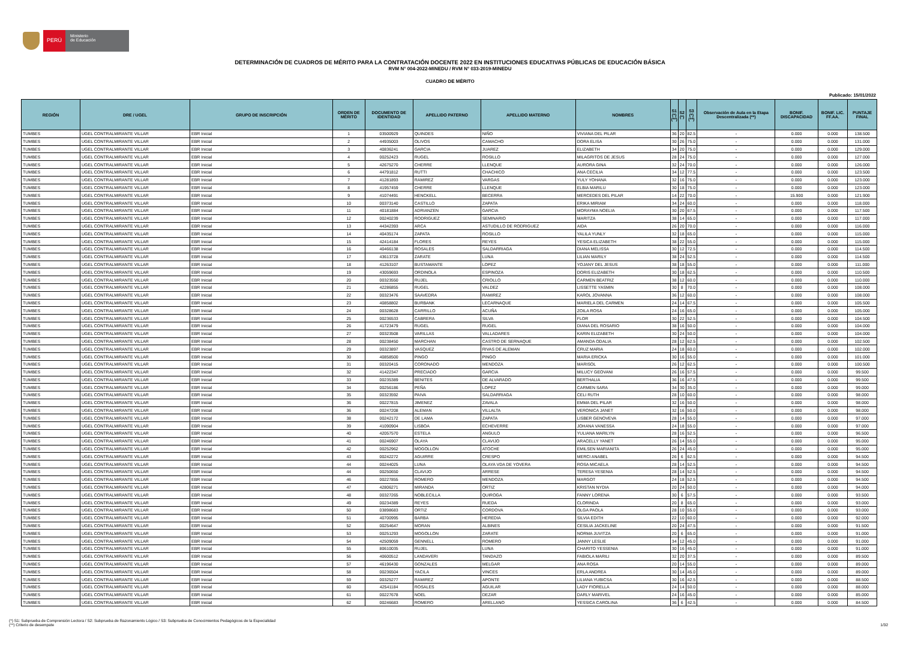PERÚ
Ministerio
de Educación
DETERMINACIÓN DE CUADROS DE MÉRITO PARA LA CONTRATACIÓN DOCENTE 2022 EN INSTITUCIONES EDUCATIVAS PÚBLICAS DE EDUCACIÓN BÁSICA
RVM N° 004-2022-MINEDU / RVM N° 033-2019-MINEDU
CUADRO DE MÉRITO
Publicado: 15/01/2022
| REGIÓN | DRE / UGEL | GRUPO DE INSCRIPCIÓN | ORDEN DE MÉRITO | DOCUMENTO DE IDENTIDAD | APELLIDO PATERNO | APELLIDO MATERNO | NOMBRES | S1 (*) (**) | S2 (*) | S3 (*) (**) | Observación de Aula en la Etapa Descentralizada (**) | BONIF. DISCAPACIDAD | BONIF. LIC. FF.AA. | PUNTAJE FINAL |
| --- | --- | --- | --- | --- | --- | --- | --- | --- | --- | --- | --- | --- | --- | --- |
| TUMBES | UGEL CONTRALMIRANTE VILLAR | EBR Inicial | 1 | 03500929 | QUINDES | NIÑO | VIVIANA DEL PILAR | 36 | 20 | 82.5 | - | 0.000 | 0.000 | 138.500 |
| TUMBES | UGEL CONTRALMIRANTE VILLAR | EBR Inicial | 2 | 44935003 | OLIVOS | CAMACHO | DORA ELISA | 30 | 26 | 75.0 | - | 0.000 | 0.000 | 131.000 |
| TUMBES | UGEL CONTRALMIRANTE VILLAR | EBR Inicial | 3 | 40836241 | GARCIA | JUAREZ | ELIZABETH | 34 | 20 | 75.0 | - | 0.000 | 0.000 | 129.000 |
| TUMBES | UGEL CONTRALMIRANTE VILLAR | EBR Inicial | 4 | 00252423 | RUGEL | ROSILLO | MILAGRITOS DE JESUS | 28 | 24 | 75.0 | - | 0.000 | 0.000 | 127.000 |
| TUMBES | UGEL CONTRALMIRANTE VILLAR | EBR Inicial | 5 | 42675270 | CHERRE | LLENQUE | AURORA GINA | 32 | 24 | 70.0 | - | 0.000 | 0.000 | 126.000 |
| TUMBES | UGEL CONTRALMIRANTE VILLAR | EBR Inicial | 6 | 44791812 | RUTTI | CHACHICO | ANA CECILIA | 34 | 12 | 77.5 | - | 0.000 | 0.000 | 123.500 |
| TUMBES | UGEL CONTRALMIRANTE VILLAR | EBR Inicial | 7 | 41281893 | RAMIREZ | VARGAS | YULY YOHANA | 32 | 16 | 75.0 | - | 0.000 | 0.000 | 123.000 |
| TUMBES | UGEL CONTRALMIRANTE VILLAR | EBR Inicial | 8 | 41957459 | CHERRE | LLENQUE | ELBIA MARILU | 30 | 18 | 75.0 | - | 0.000 | 0.000 | 123.000 |
| TUMBES | UGEL CONTRALMIRANTE VILLAR | EBR Inicial | 9 | 41074491 | HENCKELL | BECERRA | MERCEDES DEL PILAR | 14 | 22 | 70.0 | - | 15.900 | 0.000 | 121.900 |
| TUMBES | UGEL CONTRALMIRANTE VILLAR | EBR Inicial | 10 | 00373140 | CASTILLO | ZAPATA | ERIKA MIRIAM | 34 | 24 | 60.0 | - | 0.000 | 0.000 | 118.000 |
| TUMBES | UGEL CONTRALMIRANTE VILLAR | EBR Inicial | 11 | 40181884 | ADRIANZEN | GARCIA | MORAYMA NOELIA | 30 | 20 | 67.5 | - | 0.000 | 0.000 | 117.500 |
| TUMBES | UGEL CONTRALMIRANTE VILLAR | EBR Inicial | 12 | 00240239 | RODRIGUEZ | SEMINARIO | MARITZA | 38 | 14 | 65.0 | - | 0.000 | 0.000 | 117.000 |
| TUMBES | UGEL CONTRALMIRANTE VILLAR | EBR Inicial | 13 | 44342393 | ARCA | ASTUDILLO DE RODRIGUEZ | AIDA | 26 | 20 | 70.0 | - | 0.000 | 0.000 | 116.000 |
| TUMBES | UGEL CONTRALMIRANTE VILLAR | EBR Inicial | 14 | 40435174 | ZAPATA | ROSILLO | YALILA YUNLY | 32 | 18 | 65.0 | - | 0.000 | 0.000 | 115.000 |
| TUMBES | UGEL CONTRALMIRANTE VILLAR | EBR Inicial | 15 | 42414184 | FLORES | REYES | YESICA ELIZABETH | 38 | 22 | 55.0 | - | 0.000 | 0.000 | 115.000 |
| TUMBES | UGEL CONTRALMIRANTE VILLAR | EBR Inicial | 16 | 40466138 | ROSALES | SALDARRIAGA | DIANA MELISSA | 30 | 12 | 72.5 | - | 0.000 | 0.000 | 114.500 |
| TUMBES | UGEL CONTRALMIRANTE VILLAR | EBR Inicial | 17 | 43613728 | ZARATE | LUNA | LILIAN MARILY | 38 | 24 | 52.5 | - | 0.000 | 0.000 | 114.500 |
| TUMBES | UGEL CONTRALMIRANTE VILLAR | EBR Inicial | 18 | 41263107 | BUSTAMANTE | LOPEZ | YOJANY DEL JESUS | 38 | 18 | 55.0 | - | 0.000 | 0.000 | 111.000 |
| TUMBES | UGEL CONTRALMIRANTE VILLAR | EBR Inicial | 19 | 43059693 | ORDINOLA | ESPINOZA | DORIS ELIZABETH | 30 | 18 | 62.5 | - | 0.000 | 0.000 | 110.500 |
| TUMBES | UGEL CONTRALMIRANTE VILLAR | EBR Inicial | 20 | 00323550 | RUJEL | CRIOLLO | CARMEN BEATRIZ | 38 | 12 | 60.0 | - | 0.000 | 0.000 | 110.000 |
| TUMBES | UGEL CONTRALMIRANTE VILLAR | EBR Inicial | 21 | 42286855 | RUGEL | VALDEZ | LISSETTE YASMIN | 30 | 8 | 70.0 | - | 0.000 | 0.000 | 108.000 |
| TUMBES | UGEL CONTRALMIRANTE VILLAR | EBR Inicial | 22 | 00323476 | SAAVEDRA | RAMIREZ | KAROL JOVANNA | 36 | 12 | 60.0 | - | 0.000 | 0.000 | 108.000 |
| TUMBES | UGEL CONTRALMIRANTE VILLAR | EBR Inicial | 23 | 40858802 | BURBANK | LECARNAQUE | MARIELA DEL CARMEN | 24 | 14 | 67.5 | - | 0.000 | 0.000 | 105.500 |
| TUMBES | UGEL CONTRALMIRANTE VILLAR | EBR Inicial | 24 | 00328628 | CARRILLO | ACUÑA | ZOILA ROSA | 24 | 16 | 65.0 | - | 0.000 | 0.000 | 105.000 |
| TUMBES | UGEL CONTRALMIRANTE VILLAR | EBR Inicial | 25 | 00236533 | CABRERA | SILVA | FLOR | 30 | 22 | 52.5 | - | 0.000 | 0.000 | 104.500 |
| TUMBES | UGEL CONTRALMIRANTE VILLAR | EBR Inicial | 26 | 41723479 | RUGEL | RUGEL | DIANA DEL ROSARIO | 38 | 16 | 50.0 | - | 0.000 | 0.000 | 104.000 |
| TUMBES | UGEL CONTRALMIRANTE VILLAR | EBR Inicial | 27 | 00323508 | VARILLAS | VALLADARES | KARIN ELIZABETH | 30 | 24 | 50.0 | - | 0.000 | 0.000 | 104.000 |
| TUMBES | UGEL CONTRALMIRANTE VILLAR | EBR Inicial | 28 | 00238450 | MARCHAN | CASTRO DE SERNAQUE | AMANDA ODALIA | 28 | 12 | 62.5 | - | 0.000 | 0.000 | 102.500 |
| TUMBES | UGEL CONTRALMIRANTE VILLAR | EBR Inicial | 29 | 00323897 | VASQUEZ | RIVAS DE ALEMAN | CRUZ MARIA | 24 | 18 | 60.0 | - | 0.000 | 0.000 | 102.000 |
| TUMBES | UGEL CONTRALMIRANTE VILLAR | EBR Inicial | 30 | 40858500 | PINGO | PINGO | MARIA ERICKA | 30 | 16 | 55.0 | - | 0.000 | 0.000 | 101.000 |
| TUMBES | UGEL CONTRALMIRANTE VILLAR | EBR Inicial | 31 | 00320415 | CORONADO | MENDOZA | MARISOL | 26 | 12 | 62.5 | - | 0.000 | 0.000 | 100.500 |
| TUMBES | UGEL CONTRALMIRANTE VILLAR | EBR Inicial | 32 | 41422347 | PRECIADO | GARCIA | MILUCY GEOVANI | 26 | 16 | 57.5 | - | 0.000 | 0.000 | 99.500 |
| TUMBES | UGEL CONTRALMIRANTE VILLAR | EBR Inicial | 33 | 00235389 | BENITES | DE ALVARADO | BERTHALIA | 36 | 16 | 47.5 | - | 0.000 | 0.000 | 99.500 |
| TUMBES | UGEL CONTRALMIRANTE VILLAR | EBR Inicial | 34 | 00256186 | PEÑA | LOPEZ | CARMEN SARA | 34 | 30 | 35.0 | - | 0.000 | 0.000 | 99.000 |
| TUMBES | UGEL CONTRALMIRANTE VILLAR | EBR Inicial | 35 | 00323592 | PAIVA | SALDARRIAGA | CELI RUTH | 28 | 10 | 60.0 | - | 0.000 | 0.000 | 98.000 |
| TUMBES | UGEL CONTRALMIRANTE VILLAR | EBR Inicial | 36 | 00227815 | JIMENEZ | ZAVALA | EMMA DEL PILAR | 32 | 16 | 50.0 | - | 0.000 | 0.000 | 98.000 |
| TUMBES | UGEL CONTRALMIRANTE VILLAR | EBR Inicial | 36 | 00247208 | ALEMAN | VILLALTA | VERONICA JANET | 32 | 16 | 50.0 | - | 0.000 | 0.000 | 98.000 |
| TUMBES | UGEL CONTRALMIRANTE VILLAR | EBR Inicial | 38 | 00242172 | DE LAMA | ZAPATA | LISBER GENOVEVA | 28 | 14 | 55.0 | - | 0.000 | 0.000 | 97.000 |
| TUMBES | UGEL CONTRALMIRANTE VILLAR | EBR Inicial | 39 | 41090904 | LISBOA | ECHEVERRE | JOHANA VANESSA | 24 | 18 | 55.0 | - | 0.000 | 0.000 | 97.000 |
| TUMBES | UGEL CONTRALMIRANTE VILLAR | EBR Inicial | 40 | 42057570 | ESTELA | ANGULO | YULIANA MARILYN | 28 | 16 | 52.5 | - | 0.000 | 0.000 | 96.500 |
| TUMBES | UGEL CONTRALMIRANTE VILLAR | EBR Inicial | 41 | 00246907 | OLAYA | CLAVIJO | ARACELLY YANET | 26 | 14 | 55.0 | - | 0.000 | 0.000 | 95.000 |
| TUMBES | UGEL CONTRALMIRANTE VILLAR | EBR Inicial | 42 | 00252962 | MOGOLLON | ATOCHE | EMILSEN MARIANITA | 26 | 24 | 45.0 | - | 0.000 | 0.000 | 95.000 |
| TUMBES | UGEL CONTRALMIRANTE VILLAR | EBR Inicial | 43 | 00242272 | AGUIRRE | CRESPO | MERCI ANABEL | 26 | 6 | 62.5 | - | 0.000 | 0.000 | 94.500 |
| TUMBES | UGEL CONTRALMIRANTE VILLAR | EBR Inicial | 44 | 00244025 | LUNA | OLAYA VDA DE YOVERA | ROSA MICAELA | 28 | 14 | 52.5 | - | 0.000 | 0.000 | 94.500 |
| TUMBES | UGEL CONTRALMIRANTE VILLAR | EBR Inicial | 44 | 00250650 | CLAVIJO | ARRESE | TERESA YESENIA | 28 | 14 | 52.5 | - | 0.000 | 0.000 | 94.500 |
| TUMBES | UGEL CONTRALMIRANTE VILLAR | EBR Inicial | 46 | 00227855 | ROMERO | MENDOZA | MARGOT | 24 | 18 | 52.5 | - | 0.000 | 0.000 | 94.500 |
| TUMBES | UGEL CONTRALMIRANTE VILLAR | EBR Inicial | 47 | 42806271 | MIRANDA | ORTIZ | KRISTAN NYDIA | 20 | 24 | 50.0 | - | 0.000 | 0.000 | 94.000 |
| TUMBES | UGEL CONTRALMIRANTE VILLAR | EBR Inicial | 48 | 00327265 | NOBLECILLA | QUIROGA | FANNY LORENA | 30 | 6 | 57.5 | - | 0.000 | 0.000 | 93.500 |
| TUMBES | UGEL CONTRALMIRANTE VILLAR | EBR Inicial | 49 | 00234389 | REYES | RUEDA | CLORINDA | 20 | 8 | 65.0 | - | 0.000 | 0.000 | 93.000 |
| TUMBES | UGEL CONTRALMIRANTE VILLAR | EBR Inicial | 50 | 03898683 | ORTIZ | CORDOVA | OLGA PAOLA | 28 | 10 | 55.0 | - | 0.000 | 0.000 | 93.000 |
| TUMBES | UGEL CONTRALMIRANTE VILLAR | EBR Inicial | 51 | 40700995 | BARBA | HEREDIA | SILVIA EDITH | 22 | 10 | 60.0 | - | 0.000 | 0.000 | 92.000 |
| TUMBES | UGEL CONTRALMIRANTE VILLAR | EBR Inicial | 52 | 00254647 | MORAN | ALBINES | CESILIA JACKELINE | 20 | 24 | 47.5 | - | 0.000 | 0.000 | 91.500 |
| TUMBES | UGEL CONTRALMIRANTE VILLAR | EBR Inicial | 53 | 00251293 | MOGOLLON | ZARATE | NORMA JUVITZA | 20 | 6 | 65.0 | - | 0.000 | 0.000 | 91.000 |
| TUMBES | UGEL CONTRALMIRANTE VILLAR | EBR Inicial | 54 | 42509059 | GENNELL | ROMERO | JANNY LESLIE | 34 | 12 | 45.0 | - | 0.000 | 0.000 | 91.000 |
| TUMBES | UGEL CONTRALMIRANTE VILLAR | EBR Inicial | 55 | 80610035 | RUJEL | LUNA | CHARITO YESSENIA | 30 | 16 | 45.0 | - | 0.000 | 0.000 | 91.000 |
| TUMBES | UGEL CONTRALMIRANTE VILLAR | EBR Inicial | 56 | 40600512 | LANDAVERI | TANDAZO | FABIOLA MARILI | 32 | 20 | 37.5 | - | 0.000 | 0.000 | 89.500 |
| TUMBES | UGEL CONTRALMIRANTE VILLAR | EBR Inicial | 57 | 46196430 | GONZALES | MELGAR | ANA ROSA | 20 | 14 | 55.0 | - | 0.000 | 0.000 | 89.000 |
| TUMBES | UGEL CONTRALMIRANTE VILLAR | EBR Inicial | 58 | 00236504 | YACILA | VINCES | ERLA ANDREA | 30 | 14 | 45.0 | - | 0.000 | 0.000 | 89.000 |
| TUMBES | UGEL CONTRALMIRANTE VILLAR | EBR Inicial | 59 | 00325277 | RAMIREZ | APONTE | LILIANA YUBICSA | 30 | 16 | 42.5 | - | 0.000 | 0.000 | 88.500 |
| TUMBES | UGEL CONTRALMIRANTE VILLAR | EBR Inicial | 60 | 42541184 | ROSALES | AGUILAR | LADY FIORELLA | 24 | 14 | 50.0 | - | 0.000 | 0.000 | 88.000 |
| TUMBES | UGEL CONTRALMIRANTE VILLAR | EBR Inicial | 61 | 00227678 | NOEL | DEZAR | DARLY MARIVEL | 24 | 16 | 45.0 | - | 0.000 | 0.000 | 85.000 |
| TUMBES | UGEL CONTRALMIRANTE VILLAR | EBR Inicial | 62 | 00246683 | ROMERO | ARELLANO | YESSICA CAROLINA | 36 | 6 | 42.5 | - | 0.000 | 0.000 | 84.500 |
(*) S1: Subprueba de Comprensión Lectora / S2: Subprueba de Razonamiento Lógico / S3: Subprueba de Conocimientos Pedagógicos de la Especialidad
(**) Criterio de desempate
1/32